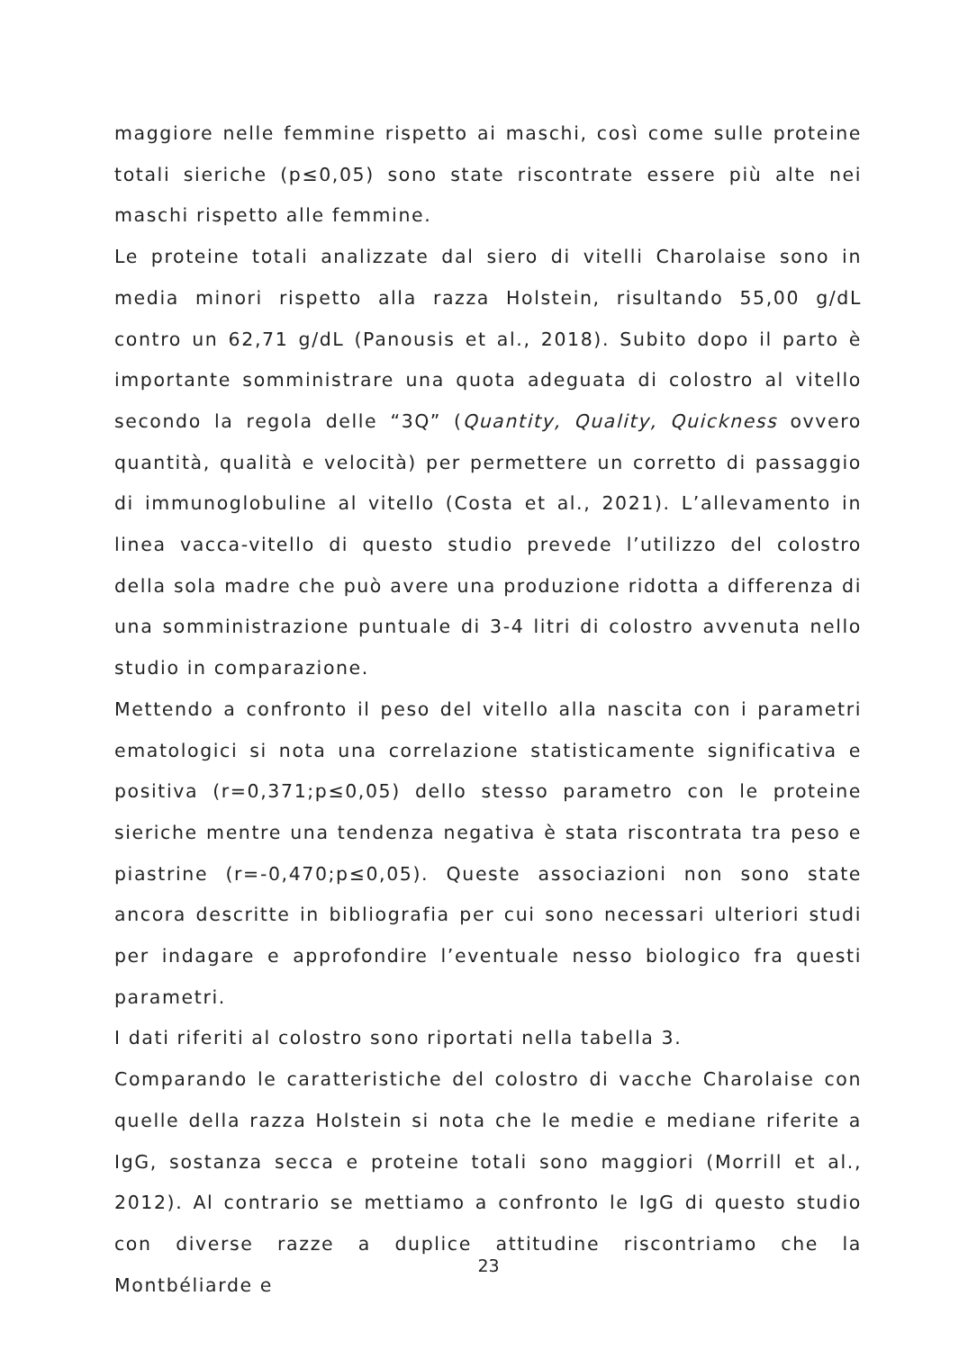maggiore nelle femmine rispetto ai maschi, così come sulle proteine totali sieriche (p≤0,05) sono state riscontrate essere più alte nei maschi rispetto alle femmine.
Le proteine totali analizzate dal siero di vitelli Charolaise sono in media minori rispetto alla razza Holstein, risultando 55,00 g/dL contro un 62,71 g/dL (Panousis et al., 2018). Subito dopo il parto è importante somministrare una quota adeguata di colostro al vitello secondo la regola delle “3Q” (Quantity, Quality, Quickness ovvero quantità, qualità e velocità) per permettere un corretto di passaggio di immunoglobuline al vitello (Costa et al., 2021). L’allevamento in linea vacca-vitello di questo studio prevede l’utilizzo del colostro della sola madre che può avere una produzione ridotta a differenza di una somministrazione puntuale di 3-4 litri di colostro avvenuta nello studio in comparazione.
Mettendo a confronto il peso del vitello alla nascita con i parametri ematologici si nota una correlazione statisticamente significativa e positiva (r=0,371;p≤0,05) dello stesso parametro con le proteine sieriche mentre una tendenza negativa è stata riscontrata tra peso e piastrine (r=-0,470;p≤0,05). Queste associazioni non sono state ancora descritte in bibliografia per cui sono necessari ulteriori studi per indagare e approfondire l’eventuale nesso biologico fra questi parametri.
I dati riferiti al colostro sono riportati nella tabella 3.
Comparando le caratteristiche del colostro di vacche Charolaise con quelle della razza Holstein si nota che le medie e mediane riferite a IgG, sostanza secca e proteine totali sono maggiori (Morrill et al., 2012). Al contrario se mettiamo a confronto le IgG di questo studio con diverse razze a duplice attitudine riscontriamo che la Montbéliarde e
23